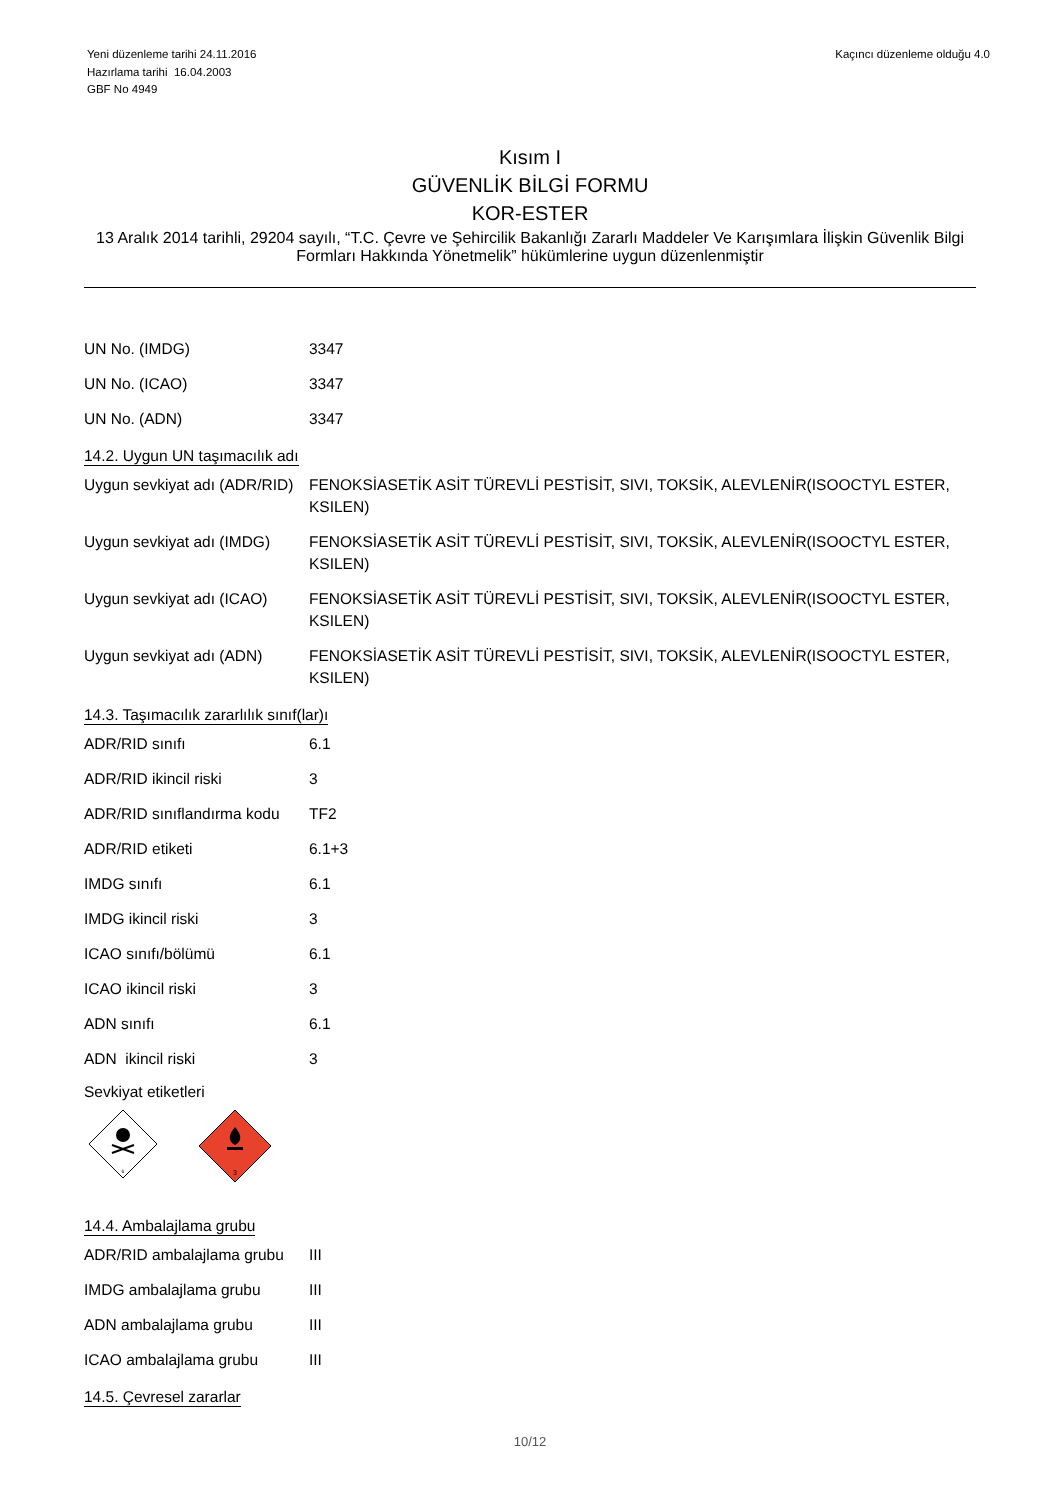Yeni düzenleme tarihi 24.11.2016
Hazırlama tarihi 16.04.2003
GBF No 4949
Kaçıncı düzenleme olduğu 4.0
Kısım I
GÜVENLİK BİLGİ FORMU
KOR-ESTER
13 Aralık 2014 tarihli, 29204 sayılı, “T.C. Çevre ve Şehircilik Bakanlığı Zararlı Maddeler Ve Karışımlara İlişkin Güvenlik Bilgi Formları Hakkında Yönetmelik” hükümlerine uygun düzenlenmiştir
| UN No. (IMDG) | 3347 |
| UN No. (ICAO) | 3347 |
| UN No. (ADN) | 3347 |
14.2. Uygun UN taşımacılık adı
| Uygun sevkiyat adı (ADR/RID) | FENOKSİASETİK ASİT TÜREVLİ PESTİSİT, SIVI, TOKSİK, ALEVLENİR(ISOOCTYL ESTER, KSILEN) |
| Uygun sevkiyat adı (IMDG) | FENOKSİASETİK ASİT TÜREVLİ PESTİSİT, SIVI, TOKSİK, ALEVLENİR(ISOOCTYL ESTER, KSILEN) |
| Uygun sevkiyat adı (ICAO) | FENOKSİASETİK ASİT TÜREVLİ PESTİSİT, SIVI, TOKSİK, ALEVLENİR(ISOOCTYL ESTER, KSILEN) |
| Uygun sevkiyat adı (ADN) | FENOKSİASETİK ASİT TÜREVLİ PESTİSİT, SIVI, TOKSİK, ALEVLENİR(ISOOCTYL ESTER, KSILEN) |
14.3. Taşımacılık zararlılık sınıf(lar)ı
| ADR/RID sınıfı | 6.1 |
| ADR/RID ikincil riski | 3 |
| ADR/RID sınıflandırma kodu | TF2 |
| ADR/RID etiketi | 6.1+3 |
| IMDG sınıfı | 6.1 |
| IMDG ikincil riski | 3 |
| ICAO sınıfı/bölümü | 6.1 |
| ICAO ikincil riski | 3 |
| ADN sınıfı | 6.1 |
| ADN ikincil riski | 3 |
Sevkiyat etiketleri
6
3
14.4. Ambalajlama grubu
| ADR/RID ambalajlama grubu | III |
| IMDG ambalajlama grubu | III |
| ADN ambalajlama grubu | III |
| ICAO ambalajlama grubu | III |
14.5. Çevresel zararlar
10/12